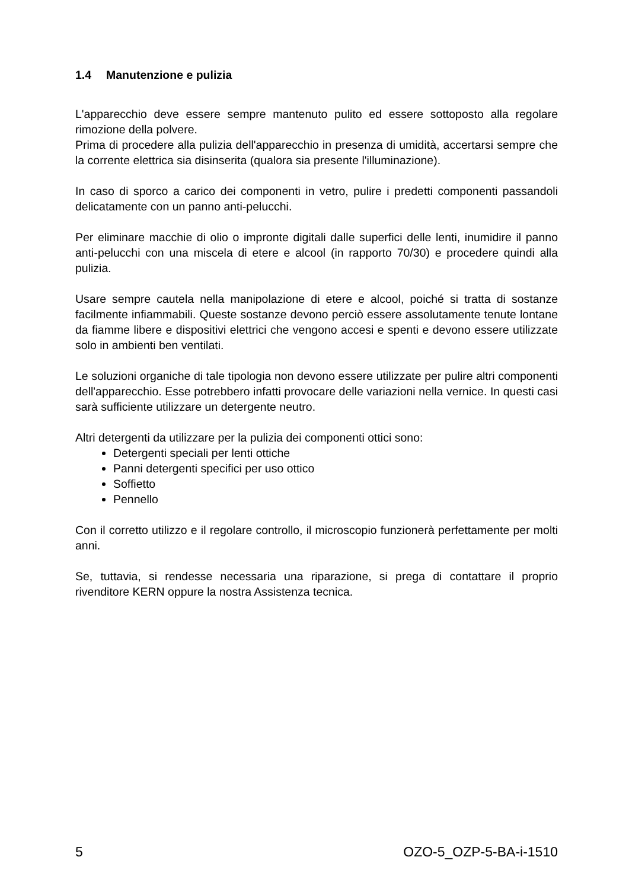1.4 Manutenzione e pulizia
L'apparecchio deve essere sempre mantenuto pulito ed essere sottoposto alla regolare rimozione della polvere.
Prima di procedere alla pulizia dell'apparecchio in presenza di umidità, accertarsi sempre che la corrente elettrica sia disinserita (qualora sia presente l'illuminazione).
In caso di sporco a carico dei componenti in vetro, pulire i predetti componenti passandoli delicatamente con un panno anti-pelucchi.
Per eliminare macchie di olio o impronte digitali dalle superfici delle lenti, inumidire il panno anti-pelucchi con una miscela di etere e alcool (in rapporto 70/30) e procedere quindi alla pulizia.
Usare sempre cautela nella manipolazione di etere e alcool, poiché si tratta di sostanze facilmente infiammabili. Queste sostanze devono perciò essere assolutamente tenute lontane da fiamme libere e dispositivi elettrici che vengono accesi e spenti e devono essere utilizzate solo in ambienti ben ventilati.
Le soluzioni organiche di tale tipologia non devono essere utilizzate per pulire altri componenti dell'apparecchio. Esse potrebbero infatti provocare delle variazioni nella vernice. In questi casi sarà sufficiente utilizzare un detergente neutro.
Altri detergenti da utilizzare per la pulizia dei componenti ottici sono:
Detergenti speciali per lenti ottiche
Panni detergenti specifici per uso ottico
Soffietto
Pennello
Con il corretto utilizzo e il regolare controllo, il microscopio funzionerà perfettamente per molti anni.
Se, tuttavia, si rendesse necessaria una riparazione, si prega di contattare il proprio rivenditore KERN oppure la nostra Assistenza tecnica.
5 OZO-5_OZP-5-BA-i-1510